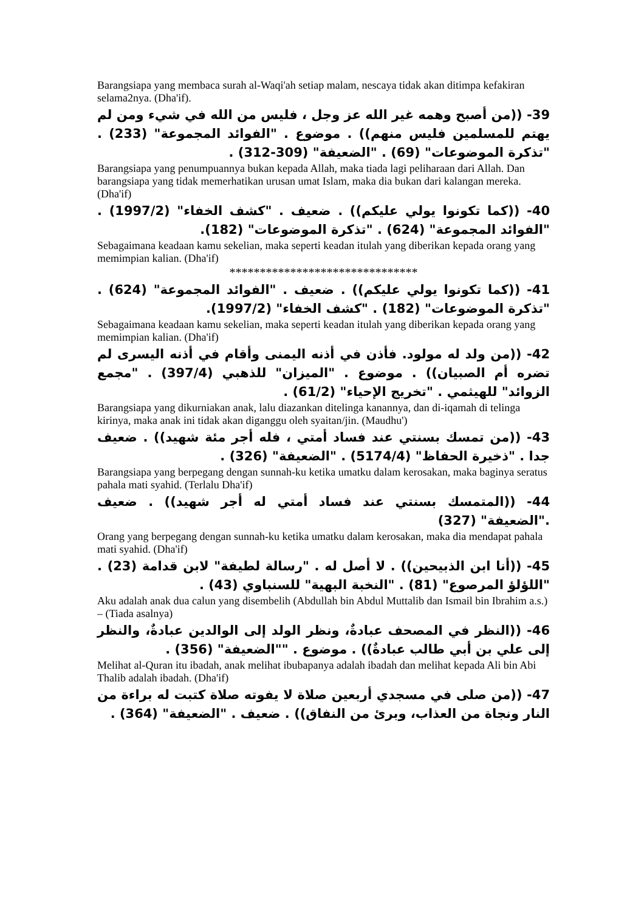Barangsiapa yang membaca surah al-Waqi'ah setiap malam, nescaya tidak akan ditimpa kefakiran selama2nya. (Dha'if).
39- ((من أصبح وهمه غير الله عز وجل ، فليس من الله في شيء ومن لم يهتم للمسلمين فليس منهم)) . موضوع . "الفوائد المجموعة" (233) . "تذكرة الموضوعات" (69) . "الضعيفة" (309-312) .
Barangsiapa yang penumpuannya bukan kepada Allah, maka tiada lagi peliharaan dari Allah. Dan barangsiapa yang tidak memerhatikan urusan umat Islam, maka dia bukan dari kalangan mereka. (Dha'if)
40- ((كما تكونوا يولي عليكم)) . ضعيف . "كشف الخفاء" (1997/2) . "الفوائد المجموعة" (624) . "تذكرة الموضوعات" (182).
Sebagaimana keadaan kamu sekelian, maka seperti keadan itulah yang diberikan kepada orang yang memimpian kalian. (Dha'if)
*******************************
41- ((كما تكونوا يولي عليكم)) . ضعيف . "الفوائد المجموعة" (624) . "تذكرة الموضوعات" (182) . "كشف الخفاء" (1997/2).
Sebagaimana keadaan kamu sekelian, maka seperti keadan itulah yang diberikan kepada orang yang memimpian kalian. (Dha'if)
42- ((من ولد له مولود. فأذن في أذنه اليمنى وأقام في أذنه اليسرى لم تضره أم الصبيان)) . موضوع . "الميزان" للذهبي (397/4) . "مجمع الزوائد" للهيثمي . "تخريج الإحياء" (61/2) .
Barangsiapa yang dikurniakan anak, lalu diazankan ditelinga kanannya, dan di-iqamah di telinga kirinya, maka anak ini tidak akan diganggu oleh syaitan/jin. (Maudhu')
43- ((من تمسك بسنتي عند فساد أمتي ، فله أجر مئة شهيد)) . ضعيف جدا . "ذخيرة الحفاظ" (5174/4) . "الضعيفة" (326) .
Barangsiapa yang berpegang dengan sunnah-ku ketika umatku dalam kerosakan, maka baginya seratus pahala mati syahid. (Terlalu Dha'if)
44- ((المتمسك بسنتي عند فساد أمتي له أجر شهيد)) . ضعيف ."الضعيفة" (327)
Orang yang berpegang dengan sunnah-ku ketika umatku dalam kerosakan, maka dia mendapat pahala mati syahid. (Dha'if)
45- ((أنا ابن الذبيحين)) . لا أصل له . "رسالة لطيفة" لابن قدامة (23) . "اللؤلؤ المرصوع" (81) . "النخبة البهية" للسنباوي (43) .
Aku adalah anak dua calun yang disembelih (Abdullah bin Abdul Muttalib dan Ismail bin Ibrahim a.s.) – (Tiada asalnya)
46- ((النظر في المصحف عبادةٌ، ونظر الولد إلى الوالدين عبادةٌ، والنظر إلى علي بن أبي طالب عبادةٌ)) . موضوع . ""الضعيفة" (356) .
Melihat al-Quran itu ibadah, anak melihat ibubapanya adalah ibadah dan melihat kepada Ali bin Abi Thalib adalah ibadah. (Dha'if)
47- ((من صلى في مسجدي أربعين صلاة لا يفوته صلاة كتبت له براءة من النار ونجاة من العذاب، وبرئ من النفاق)) . ضعيف . "الضعيفة" (364) .